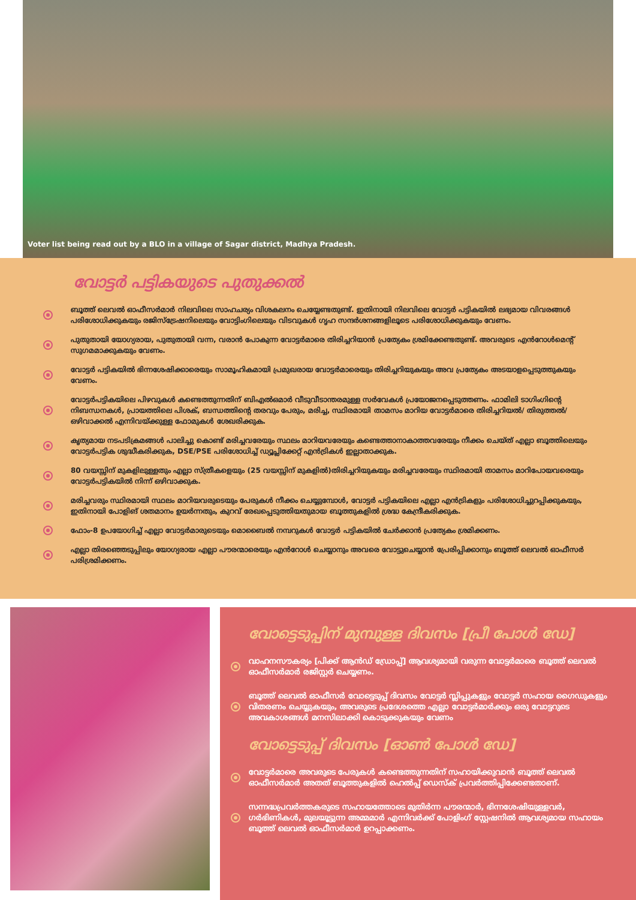Voter list being read out by a BLO in a village of Sagar district, Madhya Pradesh.
വോട്ടർ പട്ടികയുടെ പുതുക്കൽ
ബൂത്ത് ലെവൽ ഓഫീസർമാർ നിലവിലെ സാഹചര്യം വിശകലനം ചെയ്യേണ്ടതുണ്ട്. ഇതിനായി നിലവിലെ വോട്ടർ പട്ടികയിൽ ലഭ്യമായ വിവരങ്ങൾ പരിശോധിക്കുകയും രജിസ്ട്രേഷനിലെയും വോട്ടിംഗിലെയും വിടവുകൾ ഗൃഹ സന്ദർശനങ്ങളിലൂടെ പരിശോധിക്കുകയും വേണം.
പുതുതായി യോഗ്യരായ, പുതുതായി വന്ന, വരാൻ പോകുന്ന വോട്ടർമാരെ തിരിച്ചറിയാൻ പ്രത്യേകം ശ്രമിക്കേണ്ടതുണ്ട്. അവരുടെ എൻറോൾമെന്റ് സുഗമമാക്കുകയും വേണം.
വോട്ടർ പട്ടികയിൽ ഭിന്നശേഷിക്കാരെയും സാമൂഹികമായി പ്രമുഖരായ വോട്ടർമാരെയും തിരിച്ചറിയുകയും അവ പ്രത്യേകം അടയാളപ്പെടുത്തുകയും വേണം.
വോട്ടർപട്ടികയിലെ പിഴവുകൾ കണ്ടെത്തുന്നതിന് ബിഎൽഒമാർ വീടുവീടാന്തരമുള്ള സർവേകൾ പ്രയോജനപ്പെടുത്തണം. ഫാമിലി ടാഗിംഗിന്റെ നിബന്ധനകൾ, പ്രായത്തിലെ പിശക്, ബന്ധത്തിന്റെ തരവും പേരും, മരിച്ച, സ്ഥിരമായി താമസം മാറിയ വോട്ടർമാരെ തിരിച്ചറിയൽ/ തിരുത്തൽ/ ഒഴിവാക്കൽ എന്നിവയ്ക്കുള്ള ഫോമുകൾ ശേഖരിക്കുക.
കൃത്യമായ നടപടിക്രമങ്ങൾ പാലിച്ചു കൊണ്ട് മരിച്ചവരേയും സ്ഥലം മാറിയവരേയും കണ്ടെത്താനാകാത്തവരേയും നീക്കം ചെയ്ത് എല്ലാ ബൂത്തിലെയും വോട്ടർപട്ടിക ശുദ്ധീകരിക്കുക, DSE/PSE പരിശോധിച്ച് ഡ്യൂപ്ലിക്കേറ്റ് എൻട്രികൾ ഇല്ലാതാക്കുക.
80 വയസ്സിന് മുകളിലുള്ളതും എല്ലാ സ്ത്രീകളെയും (25 വയസ്സിന് മുകളിൽ)തിരിച്ചറിയുകയും മരിച്ചവരേയും സ്ഥിരമായി താമസം മാറിപോയവരെയും വോട്ടർപട്ടികയിൽ നിന്ന് ഒഴിവാക്കുക.
മരിച്ചവരും സ്ഥിരമായി സ്ഥലം മാറിയവരുടെയും പേരുകൾ നീക്കം ചെയ്യുമ്പോൾ, വോട്ടർ പട്ടികയിലെ എല്ലാ എൻട്രികളും പരിശോധിച്ചുറപ്പിക്കുകയും, ഇതിനായി പോളിങ് ശതമാനം ഉയർന്നതും, കുറവ് രേഖപ്പെടുത്തിയതുമായ ബൂത്തുകളിൽ ശ്രദ്ധ കേന്ദ്രീകരിക്കുക.
ഫോം-8 ഉപയോഗിച്ച് എല്ലാ വോട്ടർമാരുടെയും മൊബൈൽ നമ്പറുകൾ വോട്ടർ പട്ടികയിൽ ചേർക്കാൻ പ്രത്യേകം ശ്രമിക്കണം.
എല്ലാ തിരഞ്ഞെടുപ്പിലും യോഗ്യരായ എല്ലാ പൗരന്മാരെയും എൻറോൾ ചെയ്യാനും അവരെ വോട്ടുചെയ്യാൻ പ്രേരിപ്പിക്കാനും ബൂത്ത് ലെവൽ ഓഫീസർ പരിശ്രമിക്കണം.
വോട്ടെടുപ്പിന് മുമ്പുള്ള ദിവസം [പ്രീ പോൾ ഡേ]
വാഹനസൗകര്യം [പിക്ക് ആൻഡ് ഡ്രോപ്പ്] ആവശ്യമായി വരുന്ന വോട്ടർമാരെ ബൂത്ത് ലെവൽ ഓഫീസർമാർ രജിസ്റ്റർ ചെയ്യണം.
ബൂത്ത് ലെവൽ ഓഫീസർ വോട്ടെടുപ്പ് ദിവസം വോട്ടർ സ്ലിപ്പുകളും വോട്ടർ സഹായ ഗൈഡുകളും വിതരണം ചെയ്യുകയും, അവരുടെ പ്രദേശത്തെ എല്ലാ വോട്ടർമാർക്കും ഒരു വോട്ടറുടെ അവകാശങ്ങൾ മനസിലാക്കി കൊടുക്കുകയും വേണം
വോട്ടെടുപ്പ് ദിവസം [ഓൺ പോൾ ഡേ]
വോട്ടർമാരെ അവരുടെ പേരുകൾ കണ്ടെത്തുന്നതിന് സഹായിക്കുവാൻ ബൂത്ത് ലെവൽ ഓഫീസർമാർ അതത് ബൂത്തുകളിൽ ഹെൽപ്പ് ഡെസ്ക് പ്രവർത്തിപ്പിക്കേണ്ടതാണ്.
സന്നദ്ധപ്രവർത്തകരുടെ സഹായത്തോടെ മുതിർന്ന പൗരന്മാർ, ഭിന്നശേഷിയുള്ളവർ, ഗർഭിണികൾ, മുലയൂട്ടുന്ന അമ്മമാർ എന്നിവർക്ക് പോളിംഗ് സ്റ്റേഷനിൽ ആവശ്യമായ സഹായം ബൂത്ത് ലെവൽ ഓഫീസർമാർ ഉറപ്പാക്കണം.